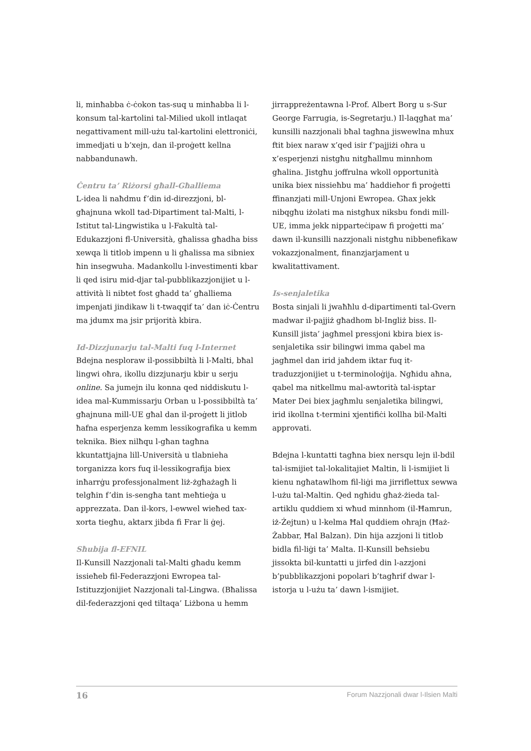li, minħabba ċ-ċokon tas-suq u minħabba li l-konsum tal-kartolini tal-Milied ukoll intlaqat negattivament mill-użu tal-kartolini elettroniċi, immedjati u b’xejn, dan il-proġett kellna nabbandunawh.
Ċentru ta’ Riżorsi għall-Għalliema
L-idea li naħdmu f’din id-direzzjoni, bl-għajnuna wkoll tad-Dipartiment tal-Malti, l-Istitut tal-Lingwistika u l-Fakultà tal-Edukazzjoni fl-Università, għalissa għadha biss xewqa li titlob impenn u li għalissa ma sibniex ħin insegwuha. Madankollu l-investimenti kbar li qed isiru mid-djar tal-pubblikazzjonijiet u l-attività li nibtet fost għadd ta’ għalliema impenjati jindikaw li t-twaqqif ta’ dan iċ-Ċentru ma jdumx ma jsir prijorità kbira.
Id-Dizzjunarju tal-Malti fuq l-Internet
Bdejna nesploraw il-possibbiltà li l-Malti, bħal lingwi oħra, ikollu dizzjunarju kbir u serju online. Sa jumejn ilu konna qed niddiskutu l-idea mal-Kummissarju Orban u l-possibbiltà ta’ għajnuna mill-UE għal dan il-proġett li jitlob ħafna esperjenza kemm lessikografika u kemm teknika. Biex nilħqu l-għan tagħna kkuntattjajna lill-Università u tlabnieha torganizza kors fuq il-lessikografija biex inħarrġu professjonalment liż-żgħażagħ li telgħin f’din is-sengħa tant meħtieġa u apprezzata. Dan il-kors, l-ewwel wieħed tax-xorta tiegħu, aktarx jibda fi Frar li ġej.
Sħubija fl-EFNIL
Il-Kunsill Nazzjonali tal-Malti għadu kemm issieħeb fil-Federazzjoni Ewropea tal-Istituzzjonijiet Nazzjonali tal-Lingwa. (Bħalissa dil-federazzjoni qed tiltaqa’ Liżbona u hemm
jirrappreżentawna l-Prof. Albert Borg u s-Sur George Farrugia, is-Segretarju.) Il-laqgħat ma’ kunsilli nazzjonali bħal tagħna jiswewlna mhux ftit biex naraw x’qed isir f’pajjiżi oħra u x’esperjenzi nistgħu nitgħallmu minnhom għalina. Jistgħu joffrulna wkoll opportunità unika biex nissieħbu ma’ ħaddieħor fi proġetti ffinanzjati mill-Unjoni Ewropea. Għax jekk nibqgħu iżolati ma nistgħux niksbu fondi mill-UE, imma jekk nipparteċipaw fi proġetti ma’ dawn il-kunsilli nazzjonali nistgħu nibbenefikaw vokazzjonalment, finanzjarjament u kwalitattivament.
Is-senjaletika
Bosta sinjali li jwaħħlu d-dipartimenti tal-Gvern madwar il-pajjiż għadhom bl-Ingliż biss. Il-Kunsill jista’ jagħmel pressjoni kbira biex is-senjaletika ssir bilingwi imma qabel ma jagħmel dan irid jaħdem iktar fuq it-traduzzjonijiet u t-terminoloġija. Ngħidu aħna, qabel ma nitkellmu mal-awtorità tal-isptar Mater Dei biex jagħmlu senjaletika bilingwi, irid ikollna t-termini xjentifiċi kollha bil-Malti approvati.
Bdejna l-kuntatti tagħna biex nersqu lejn il-bdil tal-ismijiet tal-lokalitajiet Maltin, li l-ismijiet li kienu ngħatawlhom fil-liġi ma jirriflettux sewwa l-użu tal-Maltin. Qed ngħidu għaż-żieda tal-artiklu quddiem xi wħud minnhom (il-Ħamrun, iż-Żejtun) u l-kelma Ħal quddiem oħrajn (Ħaż-Żabbar, Ħal Balzan). Din hija azzjoni li titlob bidla fil-liġi ta’ Malta. Il-Kunsill beħsiebu jissokta bil-kuntatti u jirfed din l-azzjoni b’pubblikazzjoni popolari b’tagħrif dwar l-istorja u l-użu ta’ dawn l-ismijiet.
16 Forum Nazzjonali dwar l-Ilsien Malti